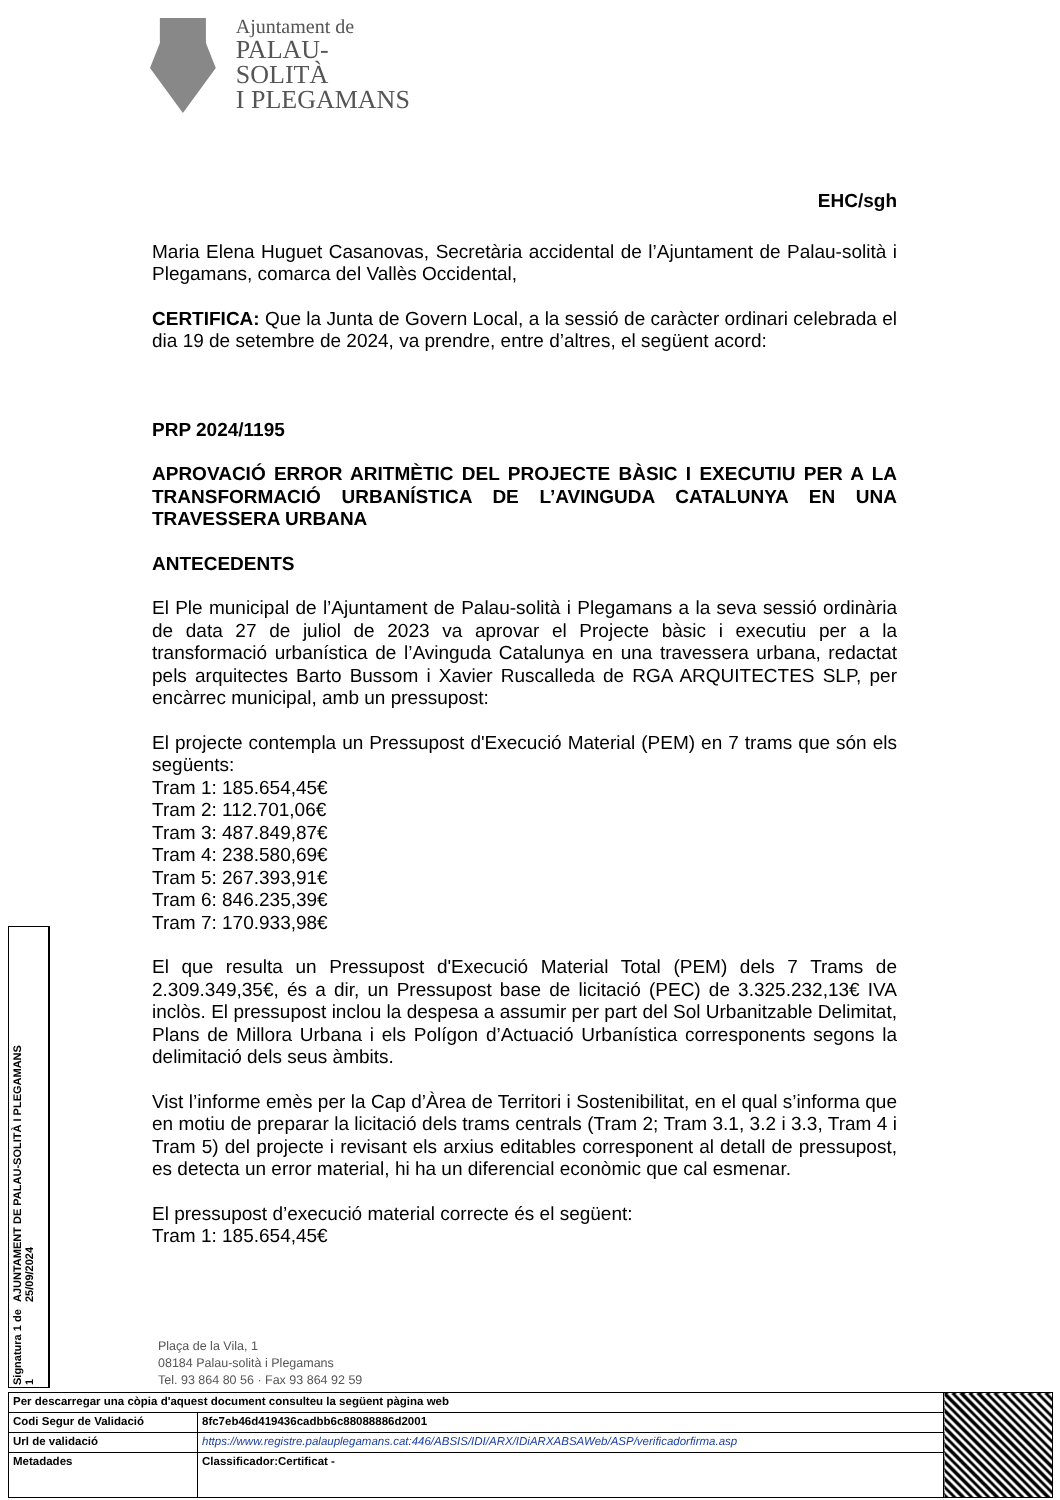Ajuntament de
PALAU-SOLITÀ
I PLEGAMANS
EHC/sgh
Maria Elena Huguet Casanovas, Secretària accidental de l’Ajuntament de Palau-solità i Plegamans, comarca del Vallès Occidental,
CERTIFICA: Que la Junta de Govern Local, a la sessió de caràcter ordinari celebrada el dia 19 de setembre de 2024, va prendre, entre d’altres, el següent acord:
PRP 2024/1195
APROVACIÓ ERROR ARITMÈTIC DEL PROJECTE BÀSIC I EXECUTIU PER A LA TRANSFORMACIÓ URBANÍSTICA DE L’AVINGUDA CATALUNYA EN UNA TRAVESSERA URBANA
ANTECEDENTS
El Ple municipal de l’Ajuntament de Palau-solità i Plegamans a la seva sessió ordinària de data 27 de juliol de 2023 va aprovar el Projecte bàsic i executiu per a la transformació urbanística de l’Avinguda Catalunya en una travessera urbana, redactat pels arquitectes Barto Bussom i Xavier Ruscalleda de RGA ARQUITECTES SLP, per encàrrec municipal, amb un pressupost:
El projecte contempla un Pressupost d'Execució Material (PEM) en 7 trams que són els següents:
Tram 1: 185.654,45€
Tram 2: 112.701,06€
Tram 3: 487.849,87€
Tram 4: 238.580,69€
Tram 5: 267.393,91€
Tram 6: 846.235,39€
Tram 7: 170.933,98€
El que resulta un Pressupost d'Execució Material Total (PEM) dels 7 Trams de 2.309.349,35€, és a dir, un Pressupost base de licitació (PEC) de 3.325.232,13€ IVA inclòs. El pressupost inclou la despesa a assumir per part del Sol Urbanitzable Delimitat, Plans de Millora Urbana i els Polígon d’Actuació Urbanística corresponents segons la delimitació dels seus àmbits.
Vist l’informe emès per la Cap d’Àrea de Territori i Sostenibilitat, en el qual s’informa que en motiu de preparar la licitació dels trams centrals (Tram 2; Tram 3.1, 3.2 i 3.3, Tram 4 i Tram 5) del projecte i revisant els arxius editables corresponent al detall de pressupost, es detecta un error material, hi ha un diferencial econòmic que cal esmenar.
El pressupost d’execució material correcte és el següent:
Tram 1: 185.654,45€
Plaça de la Vila, 1
08184 Palau-solità i Plegamans
Tel. 93 864 80 56 · Fax 93 864 92 59
Signatura 1 de 1
AJUNTAMENT DE PALAU-SOLITÀ I PLEGAMANS 25/09/2024
| Per descarregar una còpia d'aquest document consulteu la següent pàgina web | | |
| Codi Segur de Validació | 8fc7eb46d419436cadbb6c88088886d2001 | |
| Url de validació | https://www.registre.palauplegamans.cat:446/ABSIS/IDI/ARX/IDiARXABSAWeb/ASP/verificadorfirma.asp | |
| Metadades | Classificador:Certificat - | |